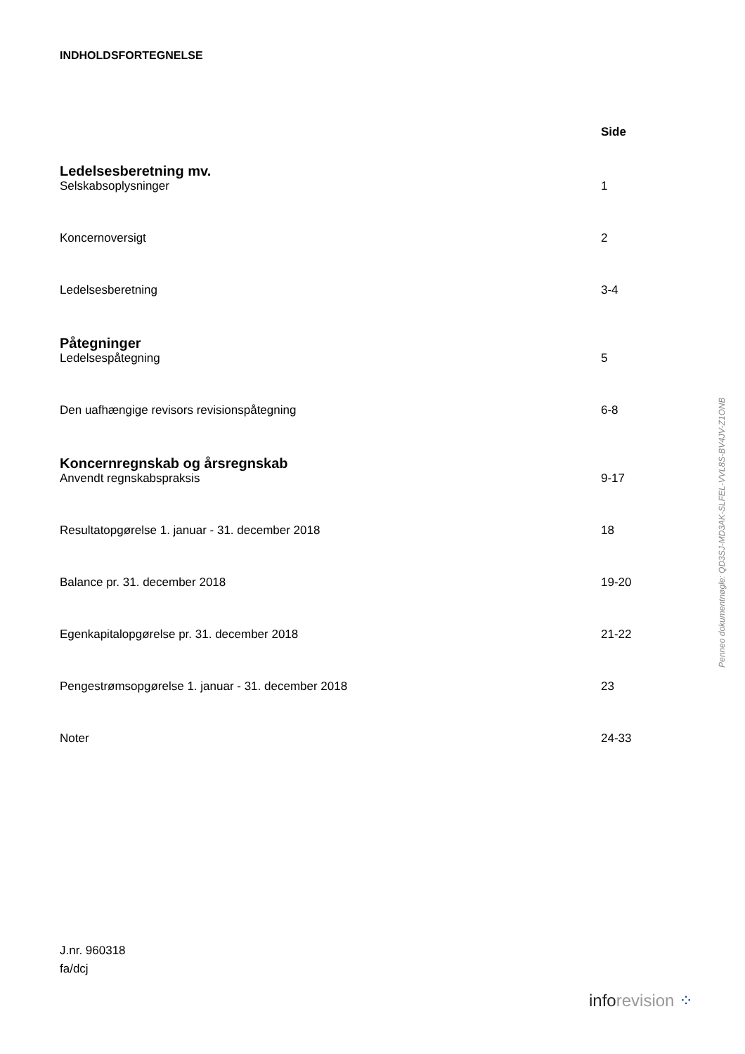INDHOLDSFORTEGNELSE
Side
Ledelsesberetning mv.
Selskabsoplysninger 1
Koncernoversigt 2
Ledelsesberetning 3-4
Påtegninger
Ledelsespåtegning 5
Den uafhængige revisors revisionspåtegning 6-8
Koncernregnskab og årsregnskab
Anvendt regnskabspraksis 9-17
Resultatopgørelse 1. januar - 31. december 2018 18
Balance pr. 31. december 2018 19-20
Egenkapitalopgørelse pr. 31. december 2018 21-22
Pengestrømsopgørelse 1. januar - 31. december 2018 23
Noter 24-33
J.nr. 960318
fa/dcj
Penneo dokumentnøgle: QD3SJ-MD3AK-SLFEL-VVL8S-BV4JV-Z1ONB
inforevision ⁘